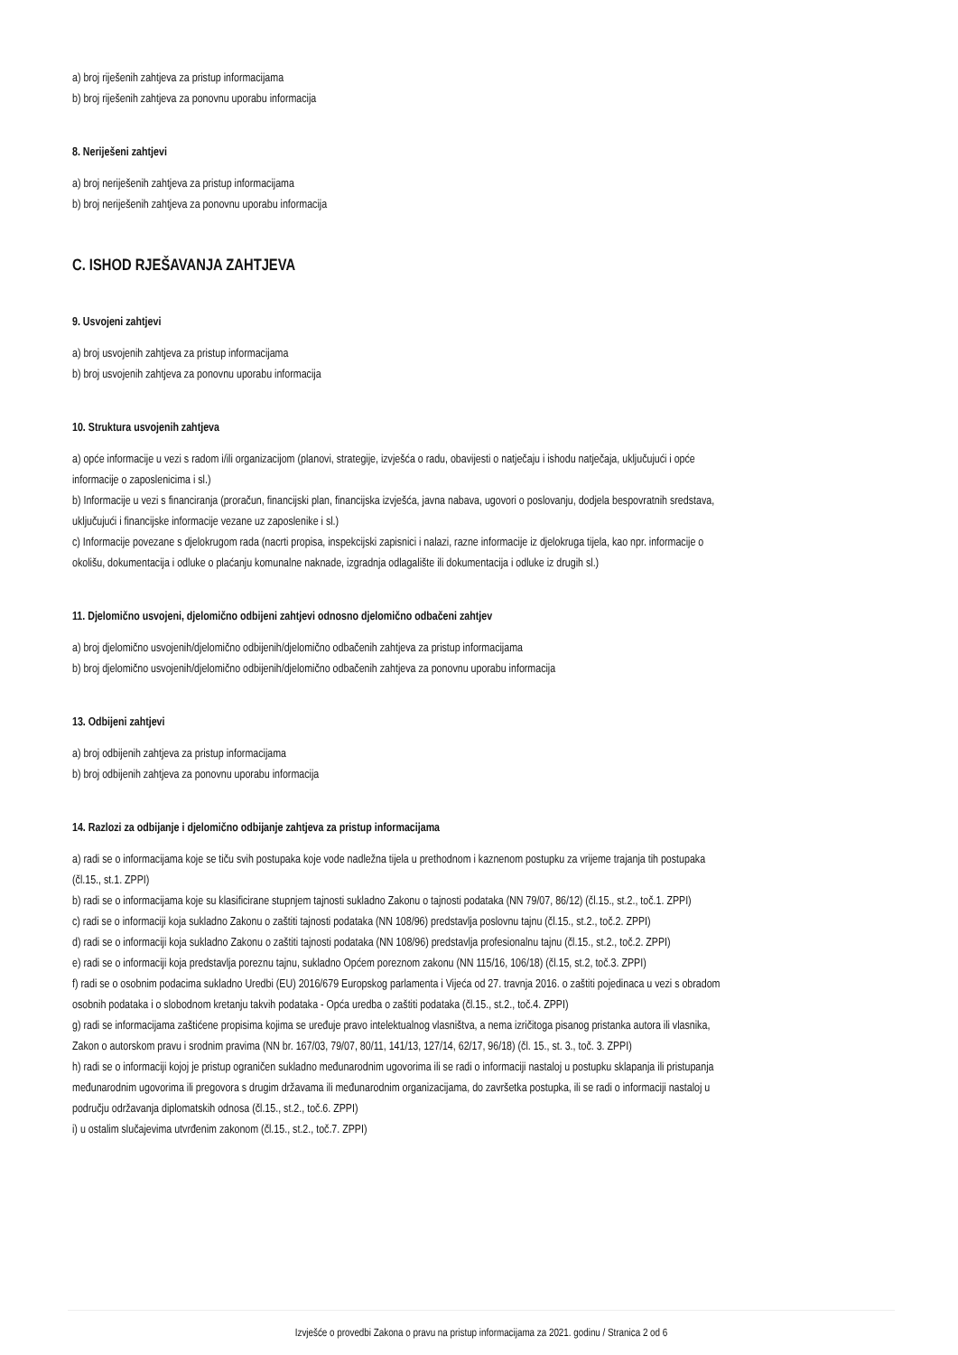a) broj riješenih zahtjeva za pristup informacijama
b) broj riješenih zahtjeva za ponovnu uporabu informacija
8. Neriješeni zahtjevi
a) broj neriješenih zahtjeva za pristup informacijama
b) broj neriješenih zahtjeva za ponovnu uporabu informacija
C. ISHOD RJEŠAVANJA ZAHTJEVA
9. Usvojeni zahtjevi
a) broj usvojenih zahtjeva za pristup informacijama
b) broj usvojenih zahtjeva za ponovnu uporabu informacija
10. Struktura usvojenih zahtjeva
a) opće informacije u vezi s radom i/ili organizacijom (planovi, strategije, izvješća o radu, obavijesti o natječaju i ishodu natječaja, uključujući i opće informacije o zaposlenicima i sl.)
b) Informacije u vezi s financiranja (proračun, financijski plan, financijska izvješća, javna nabava, ugovori o poslovanju, dodjela bespovratnih sredstava, uključujući i financijske informacije vezane uz zaposlenike i sl.)
c) Informacije povezane s djelokrugom rada (nacrti propisa, inspekcijski zapisnici i nalazi, razne informacije iz djelokruga tijela, kao npr. informacije o okolišu, dokumentacija i odluke o plaćanju komunalne naknade, izgradnja odlagalište ili dokumentacija i odluke iz drugih sl.)
11. Djelomično usvojeni, djelomično odbijeni zahtjevi odnosno djelomično odbačeni zahtjev
a) broj djelomično usvojenih/djelomično odbijenih/djelomično odbačenih zahtjeva za pristup informacijama
b) broj djelomično usvojenih/djelomično odbijenih/djelomično odbačenih zahtjeva za ponovnu uporabu informacija
13. Odbijeni zahtjevi
a) broj odbijenih zahtjeva za pristup informacijama
b) broj odbijenih zahtjeva za ponovnu uporabu informacija
14. Razlozi za odbijanje i djelomično odbijanje zahtjeva za pristup informacijama
a) radi se o informacijama koje se tiču svih postupaka koje vode nadležna tijela u prethodnom i kaznenom postupku za vrijeme trajanja tih postupaka (čl.15., st.1. ZPPI)
b) radi se o informacijama koje su klasificirane stupnjem tajnosti sukladno Zakonu o tajnosti podataka (NN 79/07, 86/12) (čl.15., st.2., toč.1. ZPPI)
c) radi se o informaciji koja sukladno Zakonu o zaštiti tajnosti podataka (NN 108/96) predstavlja poslovnu tajnu (čl.15., st.2., toč.2. ZPPI)
d) radi se o informaciji koja sukladno Zakonu o zaštiti tajnosti podataka (NN 108/96) predstavlja profesionalnu tajnu (čl.15., st.2., toč.2. ZPPI)
e) radi se o informaciji koja predstavlja poreznu tajnu, sukladno Općem poreznom zakonu (NN 115/16, 106/18) (čl.15, st.2, toč.3. ZPPI)
f) radi se o osobnim podacima sukladno Uredbi (EU) 2016/679 Europskog parlamenta i Vijeća od 27. travnja 2016. o zaštiti pojedinaca u vezi s obradom osobnih podataka i o slobodnom kretanju takvih podataka - Opća uredba o zaštiti podataka (čl.15., st.2., toč.4. ZPPI)
g) radi se informacijama zaštićene propisima kojima se uređuje pravo intelektualnog vlasništva, a nema izričitoga pisanog pristanka autora ili vlasnika, Zakon o autorskom pravu i srodnim pravima (NN br. 167/03, 79/07, 80/11, 141/13, 127/14, 62/17, 96/18) (čl. 15., st. 3., toč. 3. ZPPI)
h) radi se o informaciji kojoj je pristup ograničen sukladno međunarodnim ugovorima ili se radi o informaciji nastaloj u postupku sklapanja ili pristupanja međunarodnim ugovorima ili pregovora s drugim državama ili međunarodnim organizacijama, do završetka postupka, ili se radi o informaciji nastaloj u području održavanja diplomatskih odnosa (čl.15., st.2., toč.6. ZPPI)
i) u ostalim slučajevima utvrđenim zakonom (čl.15., st.2., toč.7. ZPPI)
Izvješće o provedbi Zakona o pravu na pristup informacijama za 2021. godinu / Stranica 2 od 6